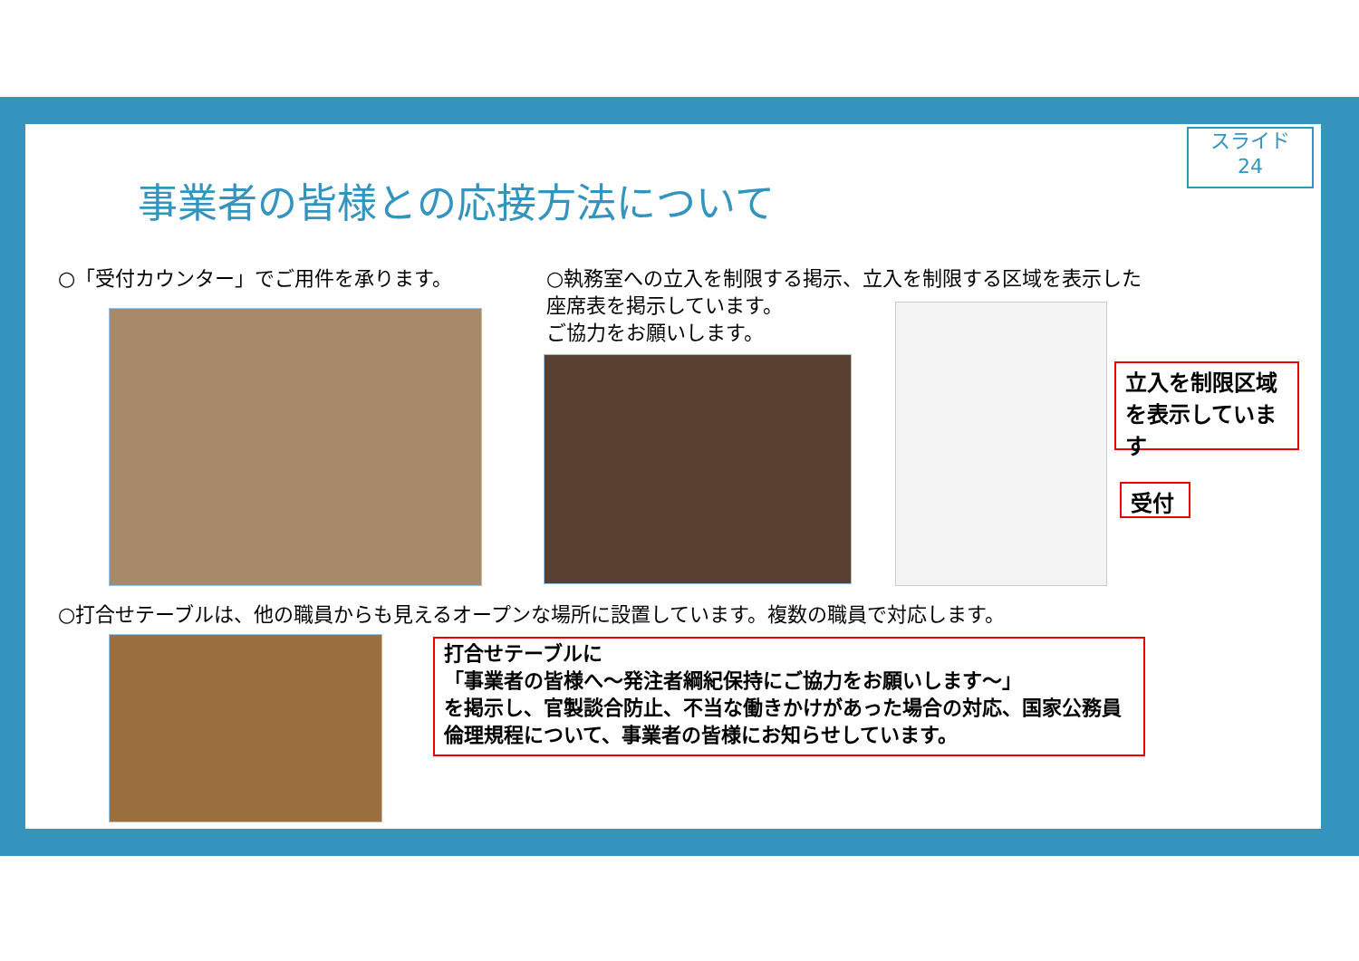スライド
24
事業者の皆様との応接方法について
○「受付カウンター」でご用件を承ります。
○執務室への立入を制限する掲示、立入を制限する区域を表示した
座席表を掲示しています。
ご協力をお願いします。
立入を制限区域を表示しています
受付
○打合せテーブルは、他の職員からも見えるオープンな場所に設置しています。複数の職員で対応します。
打合せテーブルに
「事業者の皆様へ～発注者綱紀保持にご協力をお願いします～」
を掲示し、官製談合防止、不当な働きかけがあった場合の対応、国家公務員倫理規程について、事業者の皆様にお知らせしています。